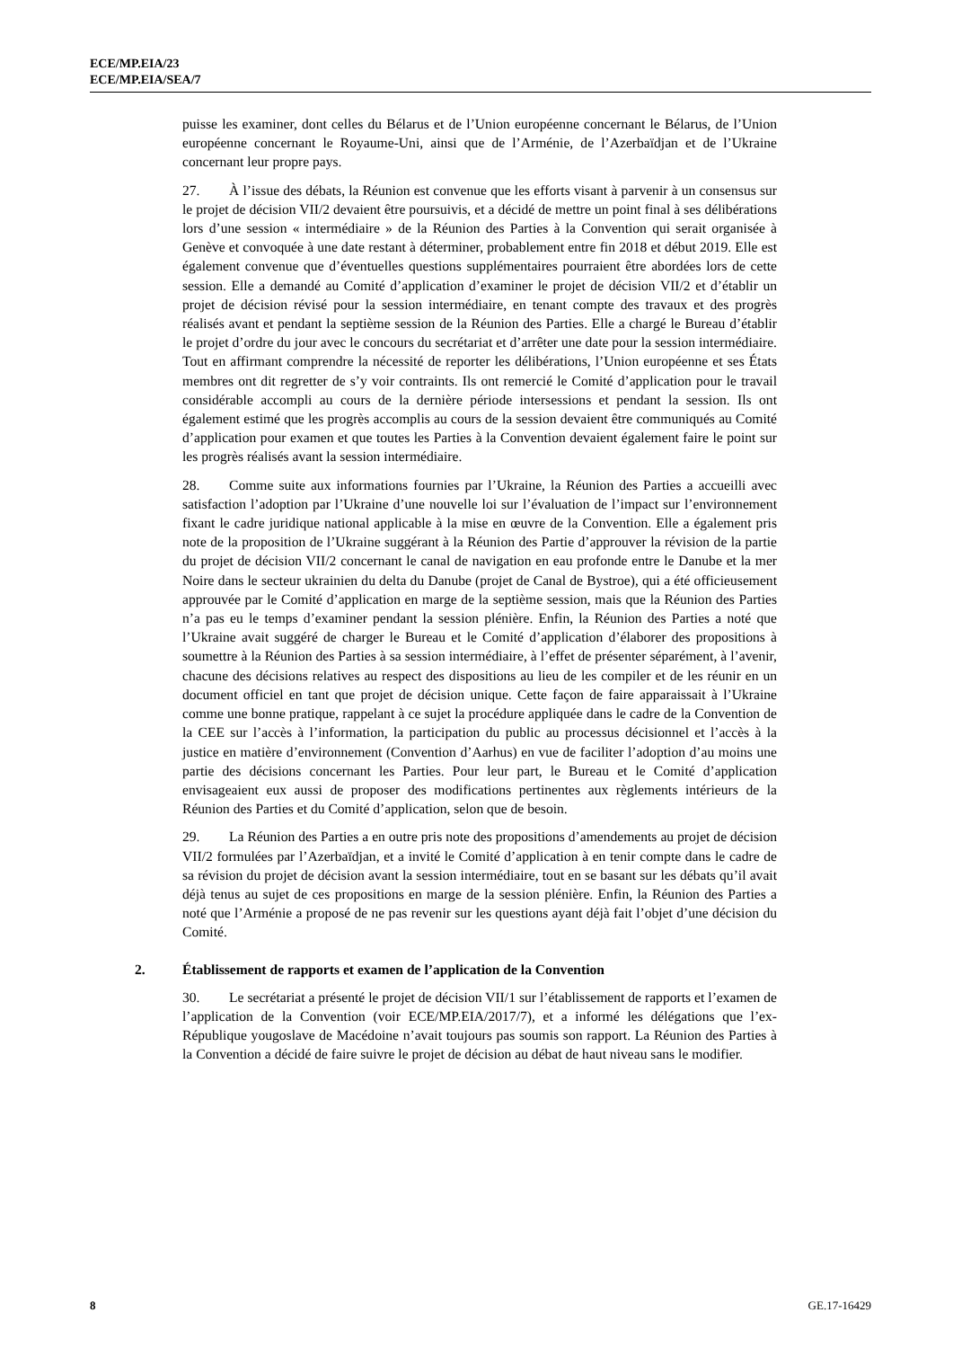ECE/MP.EIA/23
ECE/MP.EIA/SEA/7
puisse les examiner, dont celles du Bélarus et de l’Union européenne concernant le Bélarus, de l’Union européenne concernant le Royaume-Uni, ainsi que de l’Arménie, de l’Azerbaïdjan et de l’Ukraine concernant leur propre pays.
27. À l’issue des débats, la Réunion est convenue que les efforts visant à parvenir à un consensus sur le projet de décision VII/2 devaient être poursuivis, et a décidé de mettre un point final à ses délibérations lors d’une session « intermédiaire » de la Réunion des Parties à la Convention qui serait organisée à Genève et convoquée à une date restant à déterminer, probablement entre fin 2018 et début 2019. Elle est également convenue que d’éventuelles questions supplémentaires pourraient être abordées lors de cette session. Elle a demandé au Comité d’application d’examiner le projet de décision VII/2 et d’établir un projet de décision révisé pour la session intermédiaire, en tenant compte des travaux et des progrès réalisés avant et pendant la septième session de la Réunion des Parties. Elle a chargé le Bureau d’établir le projet d’ordre du jour avec le concours du secrétariat et d’arrêter une date pour la session intermédiaire. Tout en affirmant comprendre la nécessité de reporter les délibérations, l’Union européenne et ses États membres ont dit regretter de s’y voir contraints. Ils ont remercié le Comité d’application pour le travail considérable accompli au cours de la dernière période intersessions et pendant la session. Ils ont également estimé que les progrès accomplis au cours de la session devaient être communiqués au Comité d’application pour examen et que toutes les Parties à la Convention devaient également faire le point sur les progrès réalisés avant la session intermédiaire.
28. Comme suite aux informations fournies par l’Ukraine, la Réunion des Parties a accueilli avec satisfaction l’adoption par l’Ukraine d’une nouvelle loi sur l’évaluation de l’impact sur l’environnement fixant le cadre juridique national applicable à la mise en œuvre de la Convention. Elle a également pris note de la proposition de l’Ukraine suggérant à la Réunion des Partie d’approuver la révision de la partie du projet de décision VII/2 concernant le canal de navigation en eau profonde entre le Danube et la mer Noire dans le secteur ukrainien du delta du Danube (projet de Canal de Bystroe), qui a été officieusement approuvée par le Comité d’application en marge de la septième session, mais que la Réunion des Parties n’a pas eu le temps d’examiner pendant la session plénière. Enfin, la Réunion des Parties a noté que l’Ukraine avait suggéré de charger le Bureau et le Comité d’application d’élaborer des propositions à soumettre à la Réunion des Parties à sa session intermédiaire, à l’effet de présenter séparément, à l’avenir, chacune des décisions relatives au respect des dispositions au lieu de les compiler et de les réunir en un document officiel en tant que projet de décision unique. Cette façon de faire apparaissait à l’Ukraine comme une bonne pratique, rappelant à ce sujet la procédure appliquée dans le cadre de la Convention de la CEE sur l’accès à l’information, la participation du public au processus décisionnel et l’accès à la justice en matière d’environnement (Convention d’Aarhus) en vue de faciliter l’adoption d’au moins une partie des décisions concernant les Parties. Pour leur part, le Bureau et le Comité d’application envisageaient eux aussi de proposer des modifications pertinentes aux règlements intérieurs de la Réunion des Parties et du Comité d’application, selon que de besoin.
29. La Réunion des Parties a en outre pris note des propositions d’amendements au projet de décision VII/2 formulées par l’Azerbaïdjan, et a invité le Comité d’application à en tenir compte dans le cadre de sa révision du projet de décision avant la session intermédiaire, tout en se basant sur les débats qu’il avait déjà tenus au sujet de ces propositions en marge de la session plénière. Enfin, la Réunion des Parties a noté que l’Arménie a proposé de ne pas revenir sur les questions ayant déjà fait l’objet d’une décision du Comité.
2. Établissement de rapports et examen de l’application de la Convention
30. Le secrétariat a présenté le projet de décision VII/1 sur l’établissement de rapports et l’examen de l’application de la Convention (voir ECE/MP.EIA/2017/7), et a informé les délégations que l’ex-République yougoslave de Macédoine n’avait toujours pas soumis son rapport. La Réunion des Parties à la Convention a décidé de faire suivre le projet de décision au débat de haut niveau sans le modifier.
8 GE.17-16429